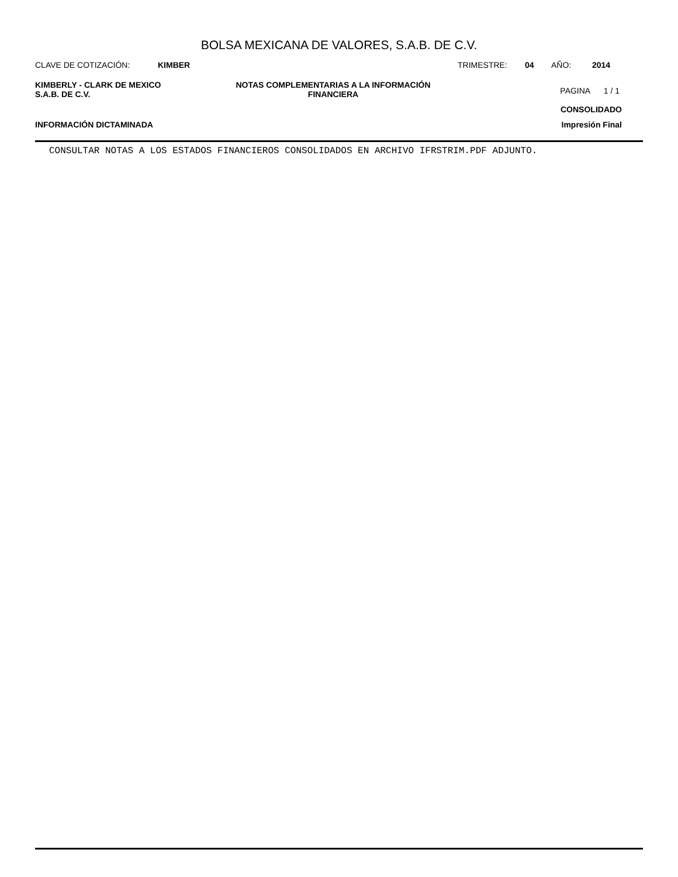BOLSA MEXICANA DE VALORES, S.A.B. DE C.V.
CLAVE DE COTIZACIÓN: KIMBER TRIMESTRE: 04 AÑO: 2014
KIMBERLY - CLARK DE MEXICO
S.A.B. DE C.V.
NOTAS COMPLEMENTARIAS A LA INFORMACIÓN
FINANCIERA
PAGINA 1 / 1
CONSOLIDADO
INFORMACIÓN DICTAMINADA Impresión Final
CONSULTAR NOTAS A LOS ESTADOS FINANCIEROS CONSOLIDADOS EN ARCHIVO IFRSTRIM.PDF ADJUNTO.